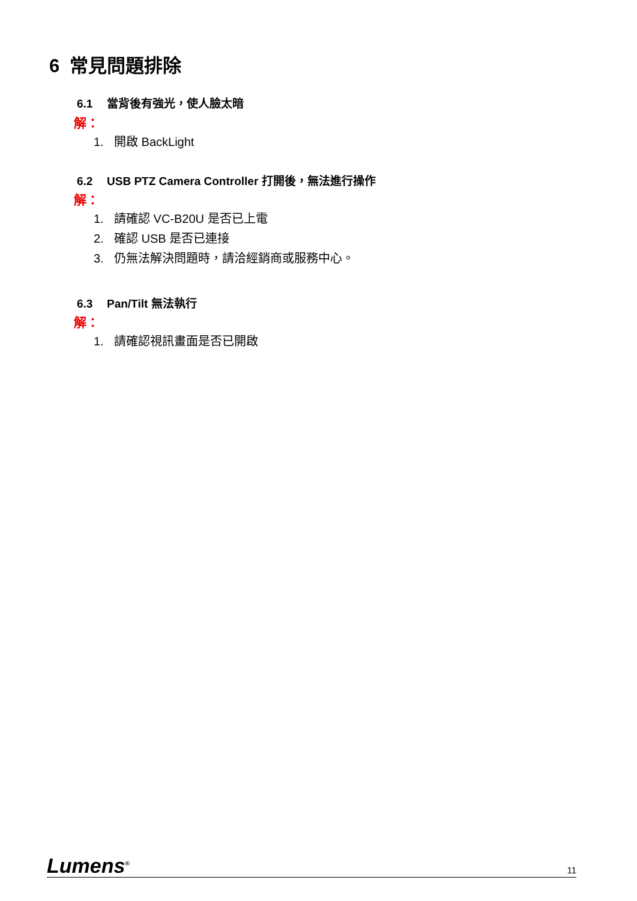6 常見問題排除
6.1 當背後有強光，使人臉太暗
解：
1. 開啟 BackLight
6.2 USB PTZ Camera Controller 打開後，無法進行操作
解：
1. 請確認 VC-B20U 是否已上電
2. 確認 USB 是否已連接
3. 仍無法解決問題時，請洽經銷商或服務中心。
6.3 Pan/Tilt 無法執行
解：
1. 請確認視訊畫面是否已開啟
Lumens<sup>®</sup>
11